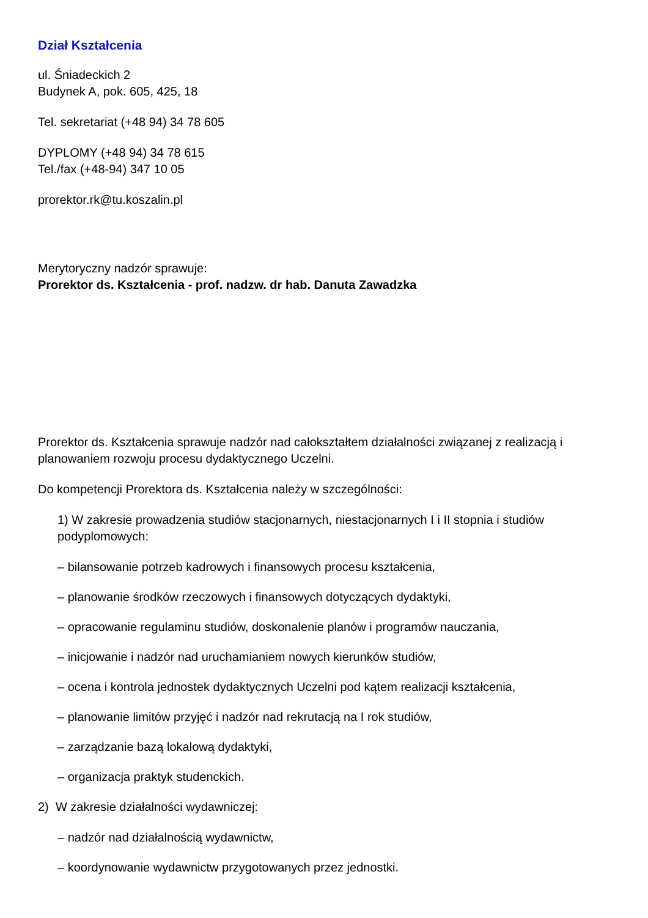Dział Kształcenia
ul. Śniadeckich 2
Budynek A, pok. 605, 425, 18
Tel. sekretariat (+48 94) 34 78 605
DYPLOMY (+48 94) 34 78 615
Tel./fax (+48-94) 347 10 05
prorektor.rk@tu.koszalin.pl
Merytoryczny nadzór sprawuje:
Prorektor ds. Kształcenia - prof. nadzw. dr hab. Danuta Zawadzka
Prorektor ds. Kształcenia sprawuje nadzór nad całokształtem działalności związanej z realizacją i planowaniem rozwoju procesu dydaktycznego Uczelni.
Do kompetencji Prorektora ds. Kształcenia należy w szczególności:
1) W zakresie prowadzenia studiów stacjonarnych, niestacjonarnych I i II stopnia i studiów podyplomowych:
– bilansowanie potrzeb kadrowych i finansowych procesu kształcenia,
– planowanie środków rzeczowych i finansowych dotyczących dydaktyki,
– opracowanie regulaminu studiów, doskonalenie planów i programów nauczania,
– inicjowanie i nadzór nad uruchamianiem nowych kierunków studiów,
– ocena i kontrola jednostek dydaktycznych Uczelni pod kątem realizacji kształcenia,
– planowanie limitów przyjęć i nadzór nad rekrutacją na I rok studiów,
– zarządzanie bazą lokalową dydaktyki,
– organizacja praktyk studenckich.
2) W zakresie działalności wydawniczej:
– nadzór nad działalnością wydawnictw,
– koordynowanie wydawnictw przygotowanych przez jednostki.